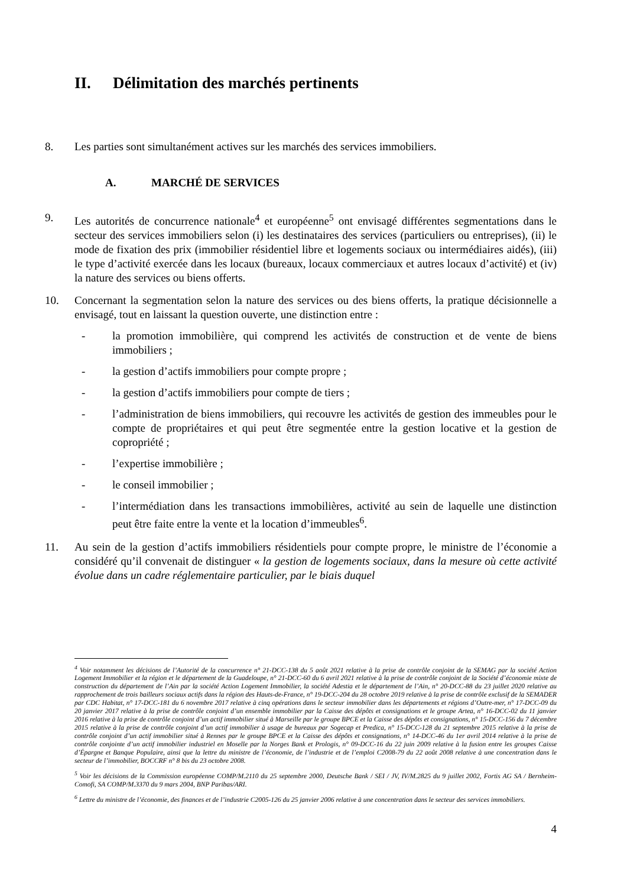II. Délimitation des marchés pertinents
8. Les parties sont simultanément actives sur les marchés des services immobiliers.
A. MARCHÉ DE SERVICES
9. Les autorités de concurrence nationale<sup>4</sup> et européenne<sup>5</sup> ont envisagé différentes segmentations dans le secteur des services immobiliers selon (i) les destinataires des services (particuliers ou entreprises), (ii) le mode de fixation des prix (immobilier résidentiel libre et logements sociaux ou intermédiaires aidés), (iii) le type d’activité exercée dans les locaux (bureaux, locaux commerciaux et autres locaux d’activité) et (iv) la nature des services ou biens offerts.
10. Concernant la segmentation selon la nature des services ou des biens offerts, la pratique décisionnelle a envisagé, tout en laissant la question ouverte, une distinction entre :
- la promotion immobilière, qui comprend les activités de construction et de vente de biens immobiliers ;
- la gestion d’actifs immobiliers pour compte propre ;
- la gestion d’actifs immobiliers pour compte de tiers ;
- l’administration de biens immobiliers, qui recouvre les activités de gestion des immeubles pour le compte de propriétaires et qui peut être segmentée entre la gestion locative et la gestion de copropriété ;
- l’expertise immobilière ;
- le conseil immobilier ;
- l’intermédiation dans les transactions immobilières, activité au sein de laquelle une distinction peut être faite entre la vente et la location d’immeubles<sup>6</sup>.
11. Au sein de la gestion d’actifs immobiliers résidentiels pour compte propre, le ministre de l’économie a considéré qu’il convenait de distinguer « la gestion de logements sociaux, dans la mesure où cette activité évolue dans un cadre réglementaire particulier, par le biais duquel
<sup>4</sup> Voir notamment les décisions de l’Autorité de la concurrence n° 21-DCC-138 du 5 août 2021 relative à la prise de contrôle conjoint de la SEMAG par la société Action Logement Immobilier et la région et le département de la Guadeloupe, n° 21-DCC-60 du 6 avril 2021 relative à la prise de contrôle conjoint de la Société d’économie mixte de construction du département de l’Ain par la société Action Logement Immobilier, la société Adestia et le département de l’Ain, n° 20-DCC-88 du 23 juillet 2020 relative au rapprochement de trois bailleurs sociaux actifs dans la région des Hauts-de-France, n° 19-DCC-204 du 28 octobre 2019 relative à la prise de contrôle exclusif de la SEMADER par CDC Habitat, n° 17-DCC-181 du 6 novembre 2017 relative à cinq opérations dans le secteur immobilier dans les départements et régions d’Outre-mer, n° 17-DCC-09 du 20 janvier 2017 relative à la prise de contrôle conjoint d’un ensemble immobilier par la Caisse des dépôts et consignations et le groupe Artea, n° 16-DCC-02 du 11 janvier 2016 relative à la prise de contrôle conjoint d’un actif immobilier situé à Marseille par le groupe BPCE et la Caisse des dépôts et consignations, n° 15-DCC-156 du 7 décembre 2015 relative à la prise de contrôle conjoint d’un actif immobilier à usage de bureaux par Sogecap et Predica, n° 15-DCC-128 du 21 septembre 2015 relative à la prise de contrôle conjoint d’un actif immobilier situé à Rennes par le groupe BPCE et la Caisse des dépôts et consignations, n° 14-DCC-46 du 1er avril 2014 relative à la prise de contrôle conjointe d’un actif immobilier industriel en Moselle par la Norges Bank et Prologis, n° 09-DCC-16 du 22 juin 2009 relative à la fusion entre les groupes Caisse d’Épargne et Banque Populaire, ainsi que la lettre du ministre de l’économie, de l’industrie et de l’emploi C2008-79 du 22 août 2008 relative à une concentration dans le secteur de l’immobilier, BOCCRF n° 8 bis du 23 octobre 2008.
<sup>5</sup> Voir les décisions de la Commission européenne COMP/M.2110 du 25 septembre 2000, Deutsche Bank / SEI / JV, IV/M.2825 du 9 juillet 2002, Fortis AG SA / Bernheim-Comofi, SA COMP/M.3370 du 9 mars 2004, BNP Paribas/ARI.
<sup>6</sup> Lettre du ministre de l’économie, des finances et de l’industrie C2005-126 du 25 janvier 2006 relative à une concentration dans le secteur des services immobiliers.
4